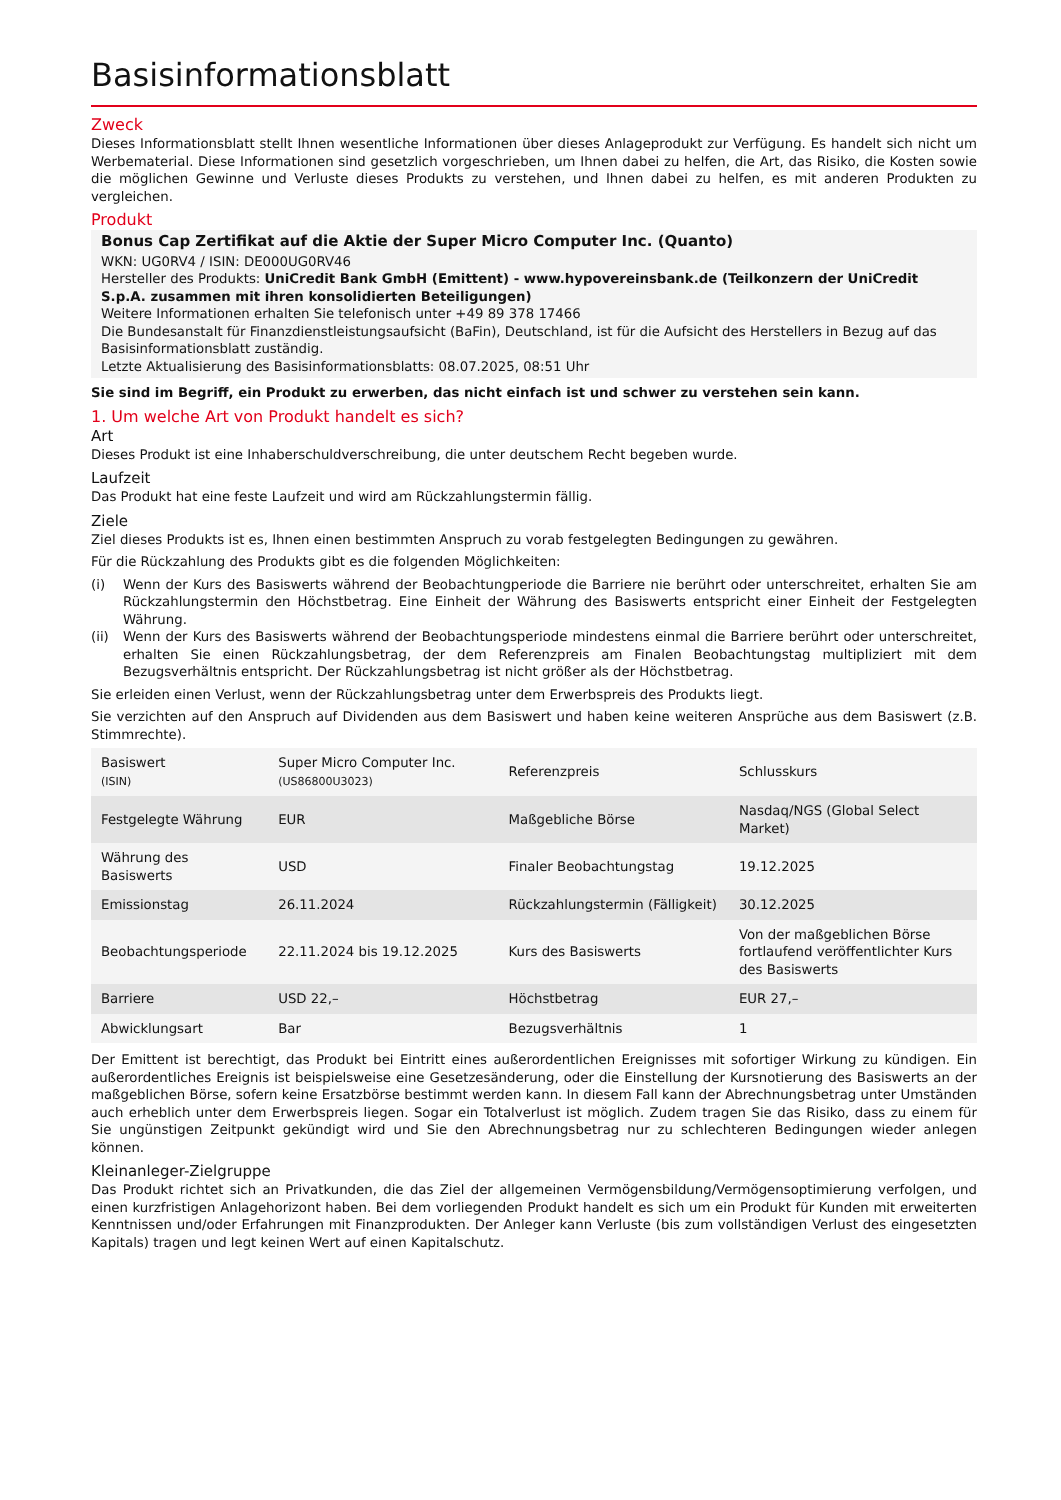Basisinformationsblatt
Zweck
Dieses Informationsblatt stellt Ihnen wesentliche Informationen über dieses Anlageprodukt zur Verfügung. Es handelt sich nicht um Werbematerial. Diese Informationen sind gesetzlich vorgeschrieben, um Ihnen dabei zu helfen, die Art, das Risiko, die Kosten sowie die möglichen Gewinne und Verluste dieses Produkts zu verstehen, und Ihnen dabei zu helfen, es mit anderen Produkten zu vergleichen.
Produkt
Bonus Cap Zertifikat auf die Aktie der Super Micro Computer Inc. (Quanto)
WKN: UG0RV4 / ISIN: DE000UG0RV46
Hersteller des Produkts: UniCredit Bank GmbH (Emittent) - www.hypovereinsbank.de (Teilkonzern der UniCredit S.p.A. zusammen mit ihren konsolidierten Beteiligungen)
Weitere Informationen erhalten Sie telefonisch unter +49 89 378 17466
Die Bundesanstalt für Finanzdienstleistungsaufsicht (BaFin), Deutschland, ist für die Aufsicht des Herstellers in Bezug auf das Basisinformationsblatt zuständig.
Letzte Aktualisierung des Basisinformationsblatts: 08.07.2025, 08:51 Uhr
Sie sind im Begriff, ein Produkt zu erwerben, das nicht einfach ist und schwer zu verstehen sein kann.
1. Um welche Art von Produkt handelt es sich?
Art
Dieses Produkt ist eine Inhaberschuldverschreibung, die unter deutschem Recht begeben wurde.
Laufzeit
Das Produkt hat eine feste Laufzeit und wird am Rückzahlungstermin fällig.
Ziele
Ziel dieses Produkts ist es, Ihnen einen bestimmten Anspruch zu vorab festgelegten Bedingungen zu gewähren.
Für die Rückzahlung des Produkts gibt es die folgenden Möglichkeiten:
(i) Wenn der Kurs des Basiswerts während der Beobachtungperiode die Barriere nie berührt oder unterschreitet, erhalten Sie am Rückzahlungstermin den Höchstbetrag. Eine Einheit der Währung des Basiswerts entspricht einer Einheit der Festgelegten Währung.
(ii) Wenn der Kurs des Basiswerts während der Beobachtungsperiode mindestens einmal die Barriere berührt oder unterschreitet, erhalten Sie einen Rückzahlungsbetrag, der dem Referenzpreis am Finalen Beobachtungstag multipliziert mit dem Bezugsverhältnis entspricht. Der Rückzahlungsbetrag ist nicht größer als der Höchstbetrag.
Sie erleiden einen Verlust, wenn der Rückzahlungsbetrag unter dem Erwerbspreis des Produkts liegt.
Sie verzichten auf den Anspruch auf Dividenden aus dem Basiswert und haben keine weiteren Ansprüche aus dem Basiswert (z.B. Stimmrechte).
| Basiswert (ISIN) | Super Micro Computer Inc. (US86800U3023) | Referenzpreis | Schlusskurs |
| Festgelegte Währung | EUR | Maßgebliche Börse | Nasdaq/NGS (Global Select Market) |
| Währung des Basiswerts | USD | Finaler Beobachtungstag | 19.12.2025 |
| Emissionstag | 26.11.2024 | Rückzahlungstermin (Fälligkeit) | 30.12.2025 |
| Beobachtungsperiode | 22.11.2024 bis 19.12.2025 | Kurs des Basiswerts | Von der maßgeblichen Börse fortlaufend veröffentlichter Kurs des Basiswerts |
| Barriere | USD 22,– | Höchstbetrag | EUR 27,– |
| Abwicklungsart | Bar | Bezugsverhältnis | 1 |
Der Emittent ist berechtigt, das Produkt bei Eintritt eines außerordentlichen Ereignisses mit sofortiger Wirkung zu kündigen. Ein außerordentliches Ereignis ist beispielsweise eine Gesetzesänderung, oder die Einstellung der Kursnotierung des Basiswerts an der maßgeblichen Börse, sofern keine Ersatzbörse bestimmt werden kann. In diesem Fall kann der Abrechnungsbetrag unter Umständen auch erheblich unter dem Erwerbspreis liegen. Sogar ein Totalverlust ist möglich. Zudem tragen Sie das Risiko, dass zu einem für Sie ungünstigen Zeitpunkt gekündigt wird und Sie den Abrechnungsbetrag nur zu schlechteren Bedingungen wieder anlegen können.
Kleinanleger-Zielgruppe
Das Produkt richtet sich an Privatkunden, die das Ziel der allgemeinen Vermögensbildung/Vermögensoptimierung verfolgen, und einen kurzfristigen Anlagehorizont haben. Bei dem vorliegenden Produkt handelt es sich um ein Produkt für Kunden mit erweiterten Kenntnissen und/oder Erfahrungen mit Finanzprodukten. Der Anleger kann Verluste (bis zum vollständigen Verlust des eingesetzten Kapitals) tragen und legt keinen Wert auf einen Kapitalschutz.